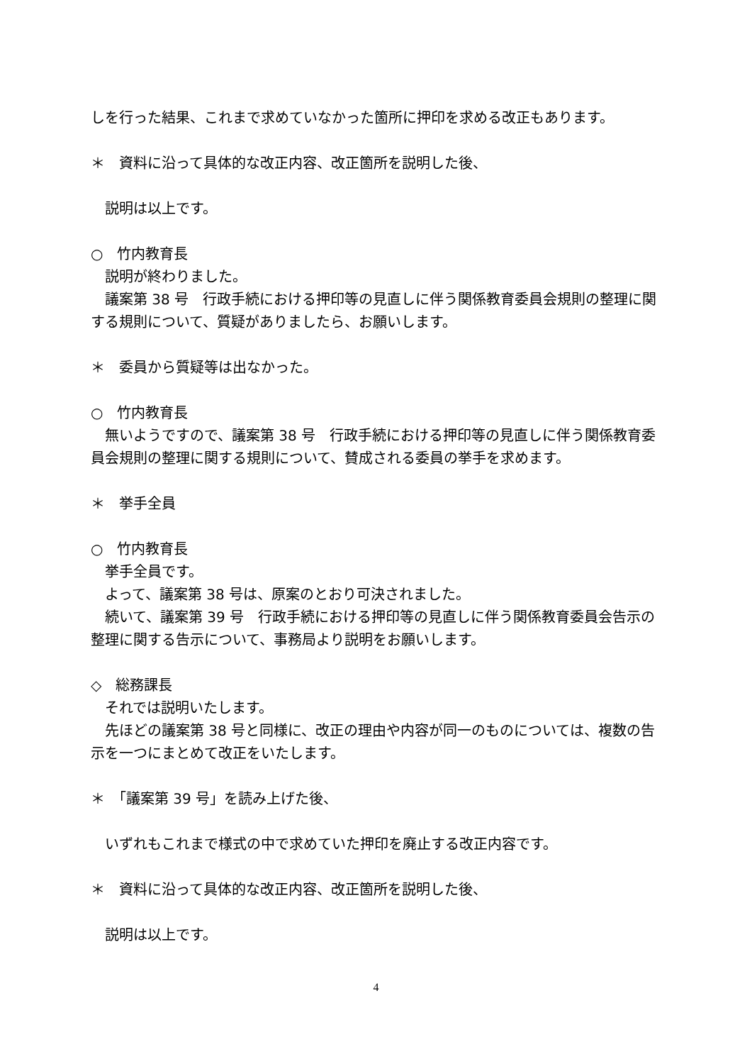しを行った結果、これまで求めていなかった箇所に押印を求める改正もあります。
＊　資料に沿って具体的な改正内容、改正箇所を説明した後、
　説明は以上です。
○　竹内教育長
　説明が終わりました。
　議案第 38 号　行政手続における押印等の見直しに伴う関係教育委員会規則の整理に関する規則について、質疑がありましたら、お願いします。
＊　委員から質疑等は出なかった。
○　竹内教育長
　無いようですので、議案第 38 号　行政手続における押印等の見直しに伴う関係教育委員会規則の整理に関する規則について、賛成される委員の挙手を求めます。
＊　挙手全員
○　竹内教育長
　挙手全員です。
　よって、議案第 38 号は、原案のとおり可決されました。
　続いて、議案第 39 号　行政手続における押印等の見直しに伴う関係教育委員会告示の整理に関する告示について、事務局より説明をお願いします。
◇　総務課長
　それでは説明いたします。
　先ほどの議案第 38 号と同様に、改正の理由や内容が同一のものについては、複数の告示を一つにまとめて改正をいたします。
＊　「議案第 39 号」を読み上げた後、
　いずれもこれまで様式の中で求めていた押印を廃止する改正内容です。
＊　資料に沿って具体的な改正内容、改正箇所を説明した後、
　説明は以上です。
4